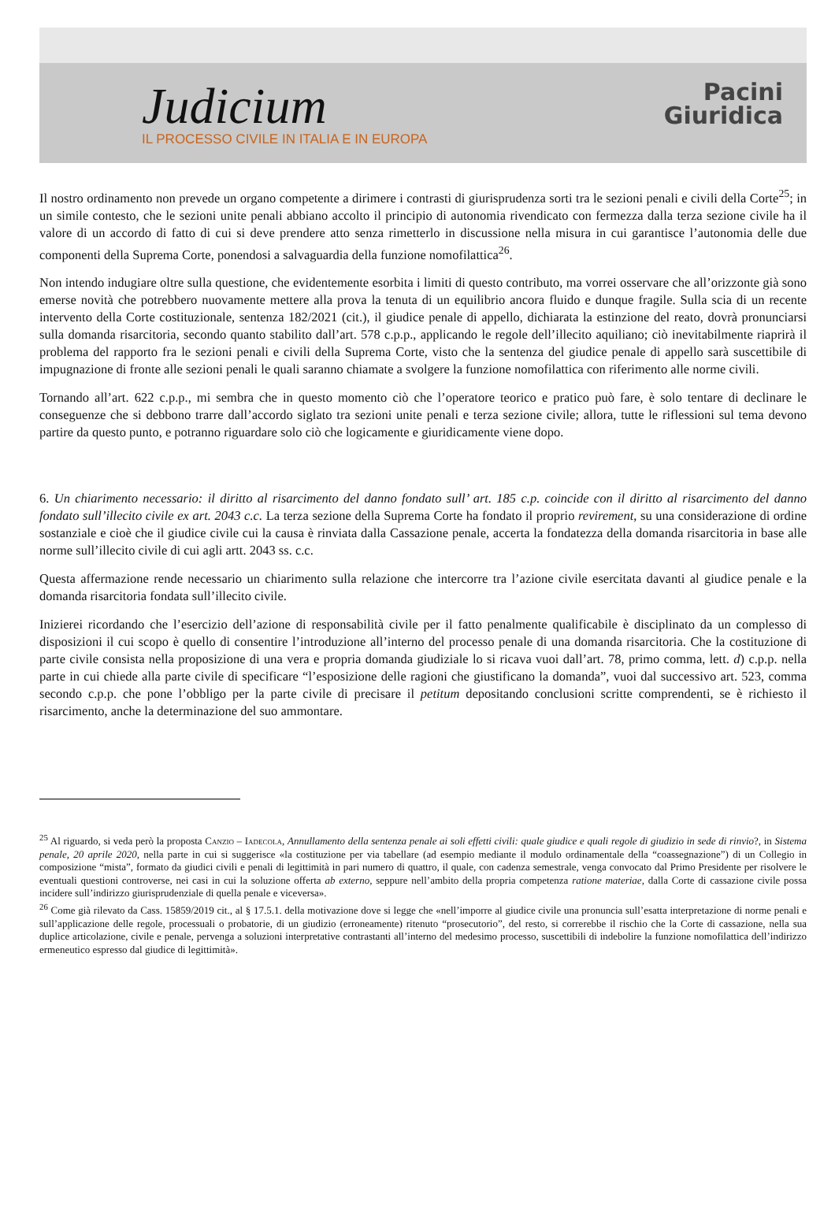Judicium
IL PROCESSO CIVILE IN ITALIA E IN EUROPA
Pacini
Giuridica
Il nostro ordinamento non prevede un organo competente a dirimere i contrasti di giurisprudenza sorti tra le sezioni penali e civili della Corte<sup>25</sup>; in un simile contesto, che le sezioni unite penali abbiano accolto il principio di autonomia rivendicato con fermezza dalla terza sezione civile ha il valore di un accordo di fatto di cui si deve prendere atto senza rimetterlo in discussione nella misura in cui garantisce l’autonomia delle due componenti della Suprema Corte, ponendosi a salvaguardia della funzione nomofilattica<sup>26</sup>.
Non intendo indugiare oltre sulla questione, che evidentemente esorbita i limiti di questo contributo, ma vorrei osservare che all’orizzonte già sono emerse novità che potrebbero nuovamente mettere alla prova la tenuta di un equilibrio ancora fluido e dunque fragile. Sulla scia di un recente intervento della Corte costituzionale, sentenza 182/2021 (cit.), il giudice penale di appello, dichiarata la estinzione del reato, dovrà pronunciarsi sulla domanda risarcitoria, secondo quanto stabilito dall’art. 578 c.p.p., applicando le regole dell’illecito aquiliano; ciò inevitabilmente riaprirà il problema del rapporto fra le sezioni penali e civili della Suprema Corte, visto che la sentenza del giudice penale di appello sarà suscettibile di impugnazione di fronte alle sezioni penali le quali saranno chiamate a svolgere la funzione nomofilattica con riferimento alle norme civili.
Tornando all’art. 622 c.p.p., mi sembra che in questo momento ciò che l’operatore teorico e pratico può fare, è solo tentare di declinare le conseguenze che si debbono trarre dall’accordo siglato tra sezioni unite penali e terza sezione civile; allora, tutte le riflessioni sul tema devono partire da questo punto, e potranno riguardare solo ciò che logicamente e giuridicamente viene dopo.
6. Un chiarimento necessario: il diritto al risarcimento del danno fondato sull’ art. 185 c.p. coincide con il diritto al risarcimento del danno fondato sull’illecito civile ex art. 2043 c.c. La terza sezione della Suprema Corte ha fondato il proprio revirement, su una considerazione di ordine sostanziale e cioè che il giudice civile cui la causa è rinviata dalla Cassazione penale, accerta la fondatezza della domanda risarcitoria in base alle norme sull’illecito civile di cui agli artt. 2043 ss. c.c.
Questa affermazione rende necessario un chiarimento sulla relazione che intercorre tra l’azione civile esercitata davanti al giudice penale e la domanda risarcitoria fondata sull’illecito civile.
Inizierei ricordando che l’esercizio dell’azione di responsabilità civile per il fatto penalmente qualificabile è disciplinato da un complesso di disposizioni il cui scopo è quello di consentire l’introduzione all’interno del processo penale di una domanda risarcitoria. Che la costituzione di parte civile consista nella proposizione di una vera e propria domanda giudiziale lo si ricava vuoi dall’art. 78, primo comma, lett. d) c.p.p. nella parte in cui chiede alla parte civile di specificare “l’esposizione delle ragioni che giustificano la domanda”, vuoi dal successivo art. 523, comma secondo c.p.p. che pone l’obbligo per la parte civile di precisare il petitum depositando conclusioni scritte comprendenti, se è richiesto il risarcimento, anche la determinazione del suo ammontare.
<sup>25</sup> Al riguardo, si veda però la proposta Canzio – Iadecola, Annullamento della sentenza penale ai soli effetti civili: quale giudice e quali regole di giudizio in sede di rinvio?, in Sistema penale, 20 aprile 2020, nella parte in cui si suggerisce «la costituzione per via tabellare (ad esempio mediante il modulo ordinamentale della “coassegnazione”) di un Collegio in composizione “mista”, formato da giudici civili e penali di legittimità in pari numero di quattro, il quale, con cadenza semestrale, venga convocato dal Primo Presidente per risolvere le eventuali questioni controverse, nei casi in cui la soluzione offerta ab externo, seppure nell’ambito della propria competenza ratione materiae, dalla Corte di cassazione civile possa incidere sull’indirizzo giurisprudenziale di quella penale e viceversa».
<sup>26</sup> Come già rilevato da Cass. 15859/2019 cit., al § 17.5.1. della motivazione dove si legge che «nell’imporre al giudice civile una pronuncia sull’esatta interpretazione di norme penali e sull’applicazione delle regole, processuali o probatorie, di un giudizio (erroneamente) ritenuto “prosecutorio”, del resto, si correrebbe il rischio che la Corte di cassazione, nella sua duplice articolazione, civile e penale, pervenga a soluzioni interpretative contrastanti all’interno del medesimo processo, suscettibili di indebolire la funzione nomofilattica dell’indirizzo ermeneutico espresso dal giudice di legittimità».